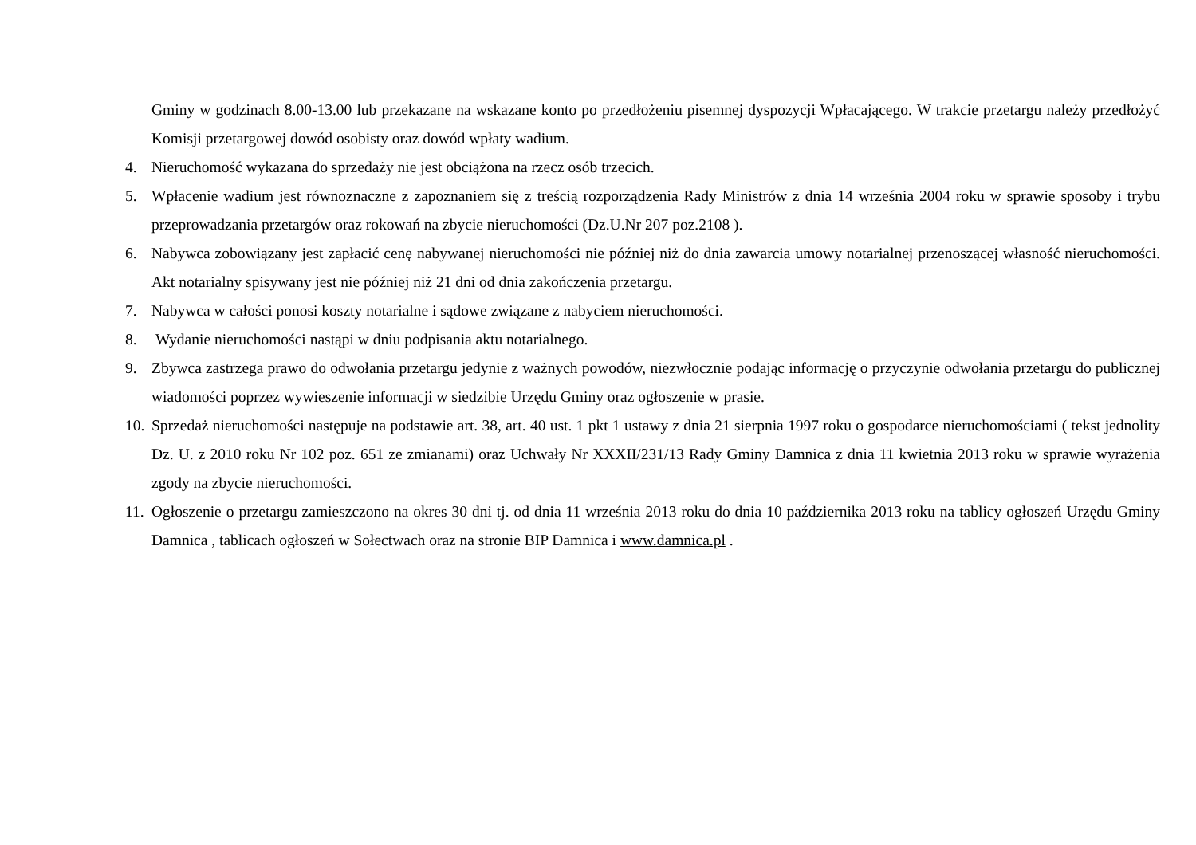Gminy w godzinach 8.00-13.00 lub przekazane na wskazane konto po przedłożeniu pisemnej dyspozycji Wpłacającego. W trakcie przetargu należy przedłożyć Komisji przetargowej dowód osobisty oraz dowód wpłaty wadium.
4. Nieruchomość wykazana do sprzedaży nie jest obciążona na rzecz osób trzecich.
5. Wpłacenie wadium jest równoznaczne z zapoznaniem się z treścią rozporządzenia Rady Ministrów z dnia 14 września 2004 roku w sprawie sposoby i trybu przeprowadzania przetargów oraz rokowań na zbycie nieruchomości (Dz.U.Nr 207 poz.2108 ).
6. Nabywca zobowiązany jest zapłacić cenę nabywanej nieruchomości nie później niż do dnia zawarcia umowy notarialnej przenoszącej własność nieruchomości. Akt notarialny spisywany jest nie później niż 21 dni od dnia zakończenia przetargu.
7. Nabywca w całości ponosi koszty notarialne i sądowe związane z nabyciem nieruchomości.
8. Wydanie nieruchomości nastąpi w dniu podpisania aktu notarialnego.
9. Zbywca zastrzega prawo do odwołania przetargu jedynie z ważnych powodów, niezwłocznie podając informację o przyczynie odwołania przetargu do publicznej wiadomości poprzez wywieszenie informacji w siedzibie Urzędu Gminy oraz ogłoszenie w prasie.
10.
Sprzedaż nieruchomości następuje na podstawie art. 38, art. 40 ust. 1 pkt 1 ustawy z dnia 21 sierpnia 1997 roku o gospodarce nieruchomościami ( tekst jednolity Dz. U. z 2010 roku Nr 102 poz. 651 ze zmianami) oraz Uchwały Nr XXXII/231/13 Rady Gminy Damnica z dnia 11 kwietnia 2013 roku w sprawie wyrażenia zgody na zbycie nieruchomości.
11.
Ogłoszenie o przetargu zamieszczono na okres 30 dni tj. od dnia 11 września 2013 roku do dnia 10 października 2013 roku na tablicy ogłoszeń Urzędu Gminy Damnica , tablicach ogłoszeń w Sołectwach oraz na stronie BIP Damnica i www.damnica.pl .